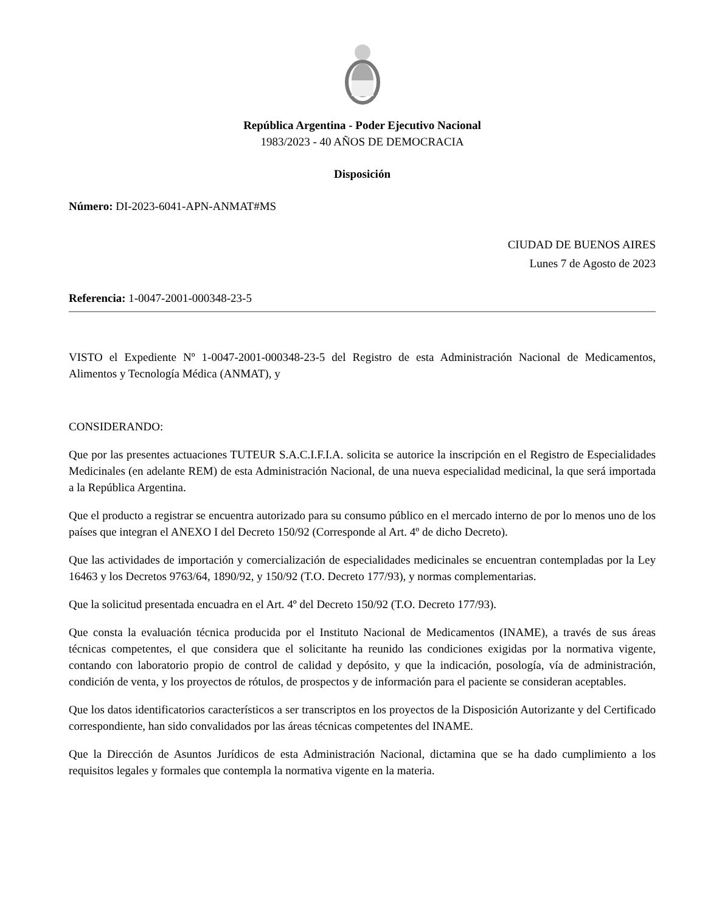República Argentina - Poder Ejecutivo Nacional
1983/2023 - 40 AÑOS DE DEMOCRACIA
Disposición
Número: DI-2023-6041-APN-ANMAT#MS
CIUDAD DE BUENOS AIRES
Lunes 7 de Agosto de 2023
Referencia: 1-0047-2001-000348-23-5
VISTO el Expediente Nº 1-0047-2001-000348-23-5 del Registro de esta Administración Nacional de Medicamentos, Alimentos y Tecnología Médica (ANMAT), y
CONSIDERANDO:
Que por las presentes actuaciones TUTEUR S.A.C.I.F.I.A. solicita se autorice la inscripción en el Registro de Especialidades Medicinales (en adelante REM) de esta Administración Nacional, de una nueva especialidad medicinal, la que será importada a la República Argentina.
Que el producto a registrar se encuentra autorizado para su consumo público en el mercado interno de por lo menos uno de los países que integran el ANEXO I del Decreto 150/92 (Corresponde al Art. 4º de dicho Decreto).
Que las actividades de importación y comercialización de especialidades medicinales se encuentran contempladas por la Ley 16463 y los Decretos 9763/64, 1890/92, y 150/92 (T.O. Decreto 177/93), y normas complementarias.
Que la solicitud presentada encuadra en el Art. 4º del Decreto 150/92 (T.O. Decreto 177/93).
Que consta la evaluación técnica producida por el Instituto Nacional de Medicamentos (INAME), a través de sus áreas técnicas competentes, el que considera que el solicitante ha reunido las condiciones exigidas por la normativa vigente, contando con laboratorio propio de control de calidad y depósito, y que la indicación, posología, vía de administración, condición de venta, y los proyectos de rótulos, de prospectos y de información para el paciente se consideran aceptables.
Que los datos identificatorios característicos a ser transcriptos en los proyectos de la Disposición Autorizante y del Certificado correspondiente, han sido convalidados por las áreas técnicas competentes del INAME.
Que la Dirección de Asuntos Jurídicos de esta Administración Nacional, dictamina que se ha dado cumplimiento a los requisitos legales y formales que contempla la normativa vigente en la materia.